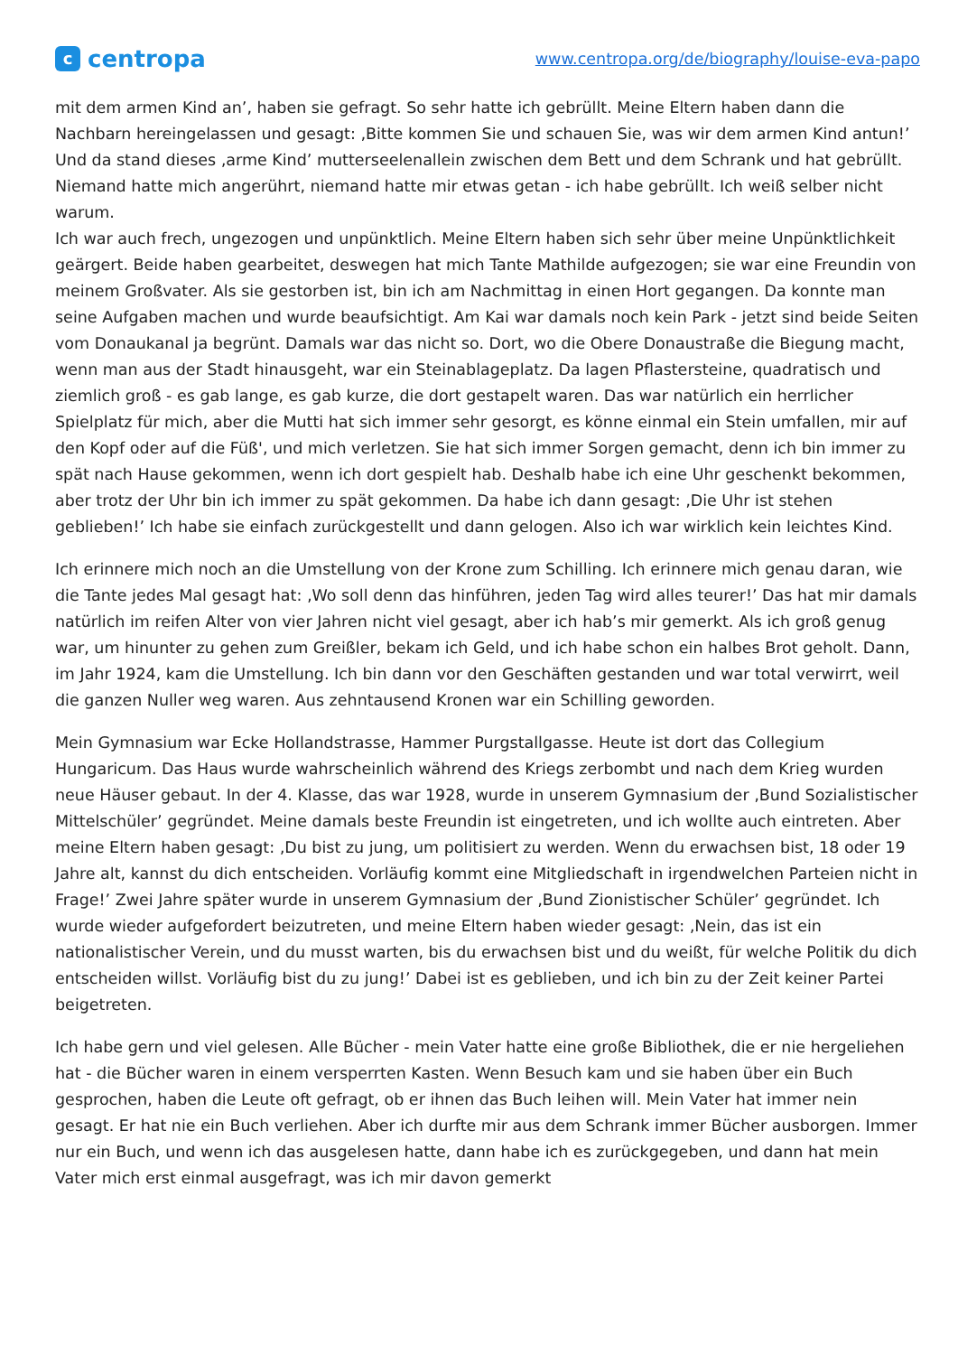c
centropa
www.centropa.org/de/biography/louise-eva-papo
mit dem armen Kind an’, haben sie gefragt. So sehr hatte ich gebrüllt. Meine Eltern haben dann die Nachbarn hereingelassen und gesagt: ‚Bitte kommen Sie und schauen Sie, was wir dem armen Kind antun!’ Und da stand dieses ‚arme Kind’ mutterseelenallein zwischen dem Bett und dem Schrank und hat gebrüllt. Niemand hatte mich angerührt, niemand hatte mir etwas getan - ich habe gebrüllt. Ich weiß selber nicht warum.
Ich war auch frech, ungezogen und unpünktlich. Meine Eltern haben sich sehr über meine Unpünktlichkeit geärgert. Beide haben gearbeitet, deswegen hat mich Tante Mathilde aufgezogen; sie war eine Freundin von meinem Großvater. Als sie gestorben ist, bin ich am Nachmittag in einen Hort gegangen. Da konnte man seine Aufgaben machen und wurde beaufsichtigt. Am Kai war damals noch kein Park - jetzt sind beide Seiten vom Donaukanal ja begrünt. Damals war das nicht so. Dort, wo die Obere Donaustraße die Biegung macht, wenn man aus der Stadt hinausgeht, war ein Steinablageplatz. Da lagen Pflastersteine, quadratisch und ziemlich groß - es gab lange, es gab kurze, die dort gestapelt waren. Das war natürlich ein herrlicher Spielplatz für mich, aber die Mutti hat sich immer sehr gesorgt, es könne einmal ein Stein umfallen, mir auf den Kopf oder auf die Füß', und mich verletzen. Sie hat sich immer Sorgen gemacht, denn ich bin immer zu spät nach Hause gekommen, wenn ich dort gespielt hab. Deshalb habe ich eine Uhr geschenkt bekommen, aber trotz der Uhr bin ich immer zu spät gekommen. Da habe ich dann gesagt: ‚Die Uhr ist stehen geblieben!’ Ich habe sie einfach zurückgestellt und dann gelogen. Also ich war wirklich kein leichtes Kind.
Ich erinnere mich noch an die Umstellung von der Krone zum Schilling. Ich erinnere mich genau daran, wie die Tante jedes Mal gesagt hat: ‚Wo soll denn das hinführen, jeden Tag wird alles teurer!’ Das hat mir damals natürlich im reifen Alter von vier Jahren nicht viel gesagt, aber ich hab’s mir gemerkt. Als ich groß genug war, um hinunter zu gehen zum Greißler, bekam ich Geld, und ich habe schon ein halbes Brot geholt. Dann, im Jahr 1924, kam die Umstellung. Ich bin dann vor den Geschäften gestanden und war total verwirrt, weil die ganzen Nuller weg waren. Aus zehntausend Kronen war ein Schilling geworden.
Mein Gymnasium war Ecke Hollandstrasse, Hammer Purgstallgasse. Heute ist dort das Collegium Hungaricum. Das Haus wurde wahrscheinlich während des Kriegs zerbombt und nach dem Krieg wurden neue Häuser gebaut. In der 4. Klasse, das war 1928, wurde in unserem Gymnasium der ‚Bund Sozialistischer Mittelschüler’ gegründet. Meine damals beste Freundin ist eingetreten, und ich wollte auch eintreten. Aber meine Eltern haben gesagt: ‚Du bist zu jung, um politisiert zu werden. Wenn du erwachsen bist, 18 oder 19 Jahre alt, kannst du dich entscheiden. Vorläufig kommt eine Mitgliedschaft in irgendwelchen Parteien nicht in Frage!’ Zwei Jahre später wurde in unserem Gymnasium der ‚Bund Zionistischer Schüler’ gegründet. Ich wurde wieder aufgefordert beizutreten, und meine Eltern haben wieder gesagt: ‚Nein, das ist ein nationalistischer Verein, und du musst warten, bis du erwachsen bist und du weißt, für welche Politik du dich entscheiden willst. Vorläufig bist du zu jung!’ Dabei ist es geblieben, und ich bin zu der Zeit keiner Partei beigetreten.
Ich habe gern und viel gelesen. Alle Bücher - mein Vater hatte eine große Bibliothek, die er nie hergeliehen hat - die Bücher waren in einem versperrten Kasten. Wenn Besuch kam und sie haben über ein Buch gesprochen, haben die Leute oft gefragt, ob er ihnen das Buch leihen will. Mein Vater hat immer nein gesagt. Er hat nie ein Buch verliehen. Aber ich durfte mir aus dem Schrank immer Bücher ausborgen. Immer nur ein Buch, und wenn ich das ausgelesen hatte, dann habe ich es zurückgegeben, und dann hat mein Vater mich erst einmal ausgefragt, was ich mir davon gemerkt